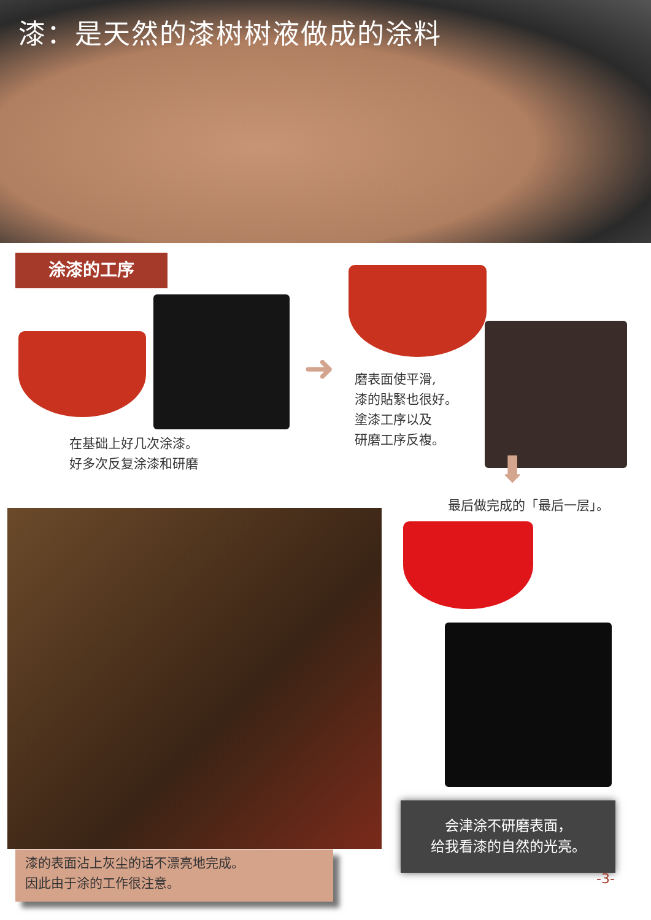漆：是天然的漆树树液做成的涂料
涂漆的工序
在基础上好几次涂漆。
好多次反复涂漆和研磨
➜
磨表面使平滑,
漆的貼緊也很好。
塗漆工序以及
研磨工序反複。
⬇
最后做完成的「最后一层」。
漆的表面沾上灰尘的话不漂亮地完成。
因此由于涂的工作很注意。
会津涂不研磨表面，
给我看漆的自然的光亮。
-3-